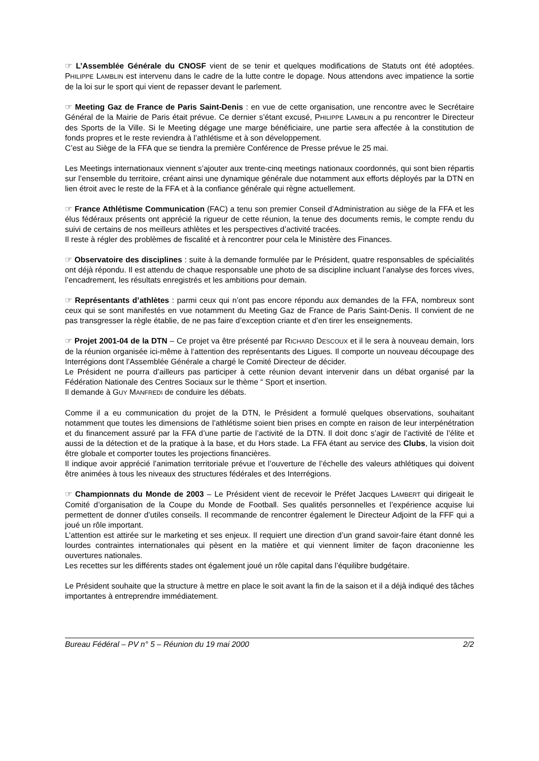☞ L’Assemblée Générale du CNOSF vient de se tenir et quelques modifications de Statuts ont été adoptées. PHILIPPE LAMBLIN est intervenu dans le cadre de la lutte contre le dopage. Nous attendons avec impatience la sortie de la loi sur le sport qui vient de repasser devant le parlement.
☞ Meeting Gaz de France de Paris Saint-Denis : en vue de cette organisation, une rencontre avec le Secrétaire Général de la Mairie de Paris était prévue. Ce dernier s’étant excusé, PHILIPPE LAMBLIN a pu rencontrer le Directeur des Sports de la Ville. Si le Meeting dégage une marge bénéficiaire, une partie sera affectée à la constitution de fonds propres et le reste reviendra à l’athlétisme et à son développement.
C’est au Siège de la FFA que se tiendra la première Conférence de Presse prévue le 25 mai.
Les Meetings internationaux viennent s’ajouter aux trente-cinq meetings nationaux coordonnés, qui sont bien répartis sur l’ensemble du territoire, créant ainsi une dynamique générale due notamment aux efforts déployés par la DTN en lien étroit avec le reste de la FFA et à la confiance générale qui règne actuellement.
☞ France Athlétisme Communication (FAC) a tenu son premier Conseil d’Administration au siège de la FFA et les élus fédéraux présents ont apprécié la rigueur de cette réunion, la tenue des documents remis, le compte rendu du suivi de certains de nos meilleurs athlètes et les perspectives d’activité tracées.
Il reste à régler des problèmes de fiscalité et à rencontrer pour cela le Ministère des Finances.
☞ Observatoire des disciplines : suite à la demande formulée par le Président, quatre responsables de spécialités ont déjà répondu. Il est attendu de chaque responsable une photo de sa discipline incluant l’analyse des forces vives, l’encadrement, les résultats enregistrés et les ambitions pour demain.
☞ Représentants d’athlètes : parmi ceux qui n’ont pas encore répondu aux demandes de la FFA, nombreux sont ceux qui se sont manifestés en vue notamment du Meeting Gaz de France de Paris Saint-Denis. Il convient de ne pas transgresser la règle établie, de ne pas faire d’exception criante et d’en tirer les enseignements.
☞ Projet 2001-04 de la DTN – Ce projet va être présenté par RICHARD DESCOUX et il le sera à nouveau demain, lors de la réunion organisée ici-même à l‘attention des représentants des Ligues. Il comporte un nouveau découpage des Interrégions dont l’Assemblée Générale a chargé le Comité Directeur de décider.
Le Président ne pourra d’ailleurs pas participer à cette réunion devant intervenir dans un débat organisé par la Fédération Nationale des Centres Sociaux sur le thème “ Sport et insertion.
Il demande à GUY MANFREDI de conduire les débats.
Comme il a eu communication du projet de la DTN, le Président a formulé quelques observations, souhaitant notamment que toutes les dimensions de l’athlétisme soient bien prises en compte en raison de leur interpénétration et du financement assuré par la FFA d’une partie de l’activité de la DTN. Il doit donc s’agir de l’activité de l’élite et aussi de la détection et de la pratique à la base, et du Hors stade. La FFA étant au service des Clubs, la vision doit être globale et comporter toutes les projections financières.
Il indique avoir apprécié l’animation territoriale prévue et l’ouverture de l’échelle des valeurs athlétiques qui doivent être animées à tous les niveaux des structures fédérales et des Interrégions.
☞ Championnats du Monde de 2003 – Le Président vient de recevoir le Préfet Jacques LAMBERT qui dirigeait le Comité d’organisation de la Coupe du Monde de Football. Ses qualités personnelles et l’expérience acquise lui permettent de donner d’utiles conseils. Il recommande de rencontrer également le Directeur Adjoint de la FFF qui a joué un rôle important.
L’attention est attirée sur le marketing et ses enjeux. Il requiert une direction d’un grand savoir-faire étant donné les lourdes contraintes internationales qui pèsent en la matière et qui viennent limiter de façon draconienne les ouvertures nationales.
Les recettes sur les différents stades ont également joué un rôle capital dans l’équilibre budgétaire.
Le Président souhaite que la structure à mettre en place le soit avant la fin de la saison et il a déjà indiqué des tâches importantes à entreprendre immédiatement.
Bureau Fédéral – PV n° 5 – Réunion du 19 mai 2000 2/2